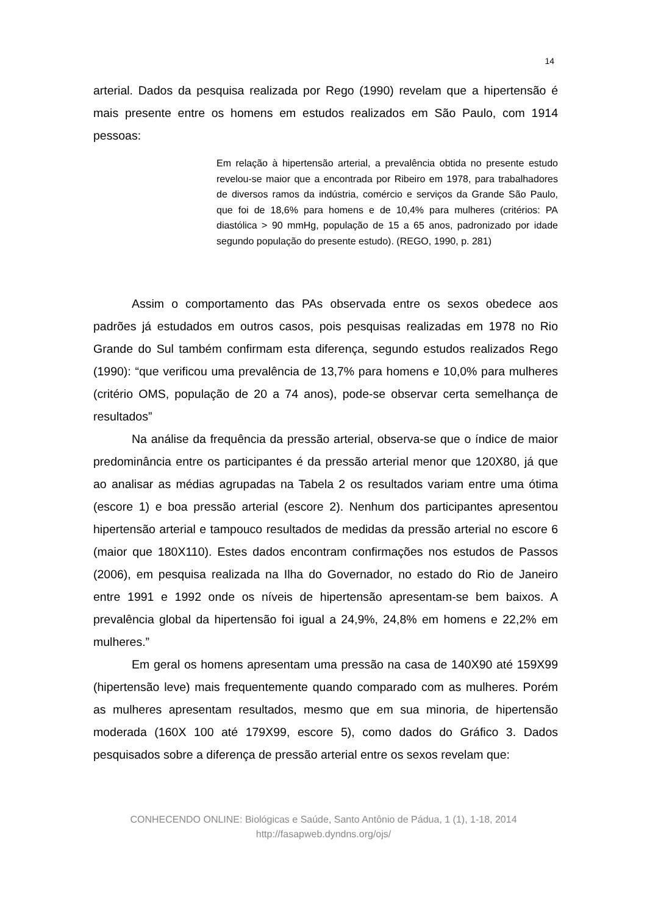14
arterial. Dados da pesquisa realizada por Rego (1990) revelam que a hipertensão é mais presente entre os homens em estudos realizados em São Paulo, com 1914 pessoas:
Em relação à hipertensão arterial, a prevalência obtida no presente estudo revelou-se maior que a encontrada por Ribeiro em 1978, para trabalhadores de diversos ramos da indústria, comércio e serviços da Grande São Paulo, que foi de 18,6% para homens e de 10,4% para mulheres (critérios: PA diastólica > 90 mmHg, população de 15 a 65 anos, padronizado por idade segundo população do presente estudo). (REGO, 1990, p. 281)
Assim o comportamento das PAs observada entre os sexos obedece aos padrões já estudados em outros casos, pois pesquisas realizadas em 1978 no Rio Grande do Sul também confirmam esta diferença, segundo estudos realizados Rego (1990): “que verificou uma prevalência de 13,7% para homens e 10,0% para mulheres (critério OMS, população de 20 a 74 anos), pode-se observar certa semelhança de resultados”
Na análise da frequência da pressão arterial, observa-se que o índice de maior predominância entre os participantes é da pressão arterial menor que 120X80, já que ao analisar as médias agrupadas na Tabela 2 os resultados variam entre uma ótima (escore 1) e boa pressão arterial (escore 2). Nenhum dos participantes apresentou hipertensão arterial e tampouco resultados de medidas da pressão arterial no escore 6 (maior que 180X110). Estes dados encontram confirmações nos estudos de Passos (2006), em pesquisa realizada na Ilha do Governador, no estado do Rio de Janeiro entre 1991 e 1992 onde os níveis de hipertensão apresentam-se bem baixos. A prevalência global da hipertensão foi igual a 24,9%, 24,8% em homens e 22,2% em mulheres.”
Em geral os homens apresentam uma pressão na casa de 140X90 até 159X99 (hipertensão leve) mais frequentemente quando comparado com as mulheres. Porém as mulheres apresentam resultados, mesmo que em sua minoria, de hipertensão moderada (160X 100 até 179X99, escore 5), como dados do Gráfico 3. Dados pesquisados sobre a diferença de pressão arterial entre os sexos revelam que:
CONHECENDO ONLINE: Biológicas e Saúde, Santo Antônio de Pádua, 1 (1), 1-18, 2014
http://fasapweb.dyndns.org/ojs/